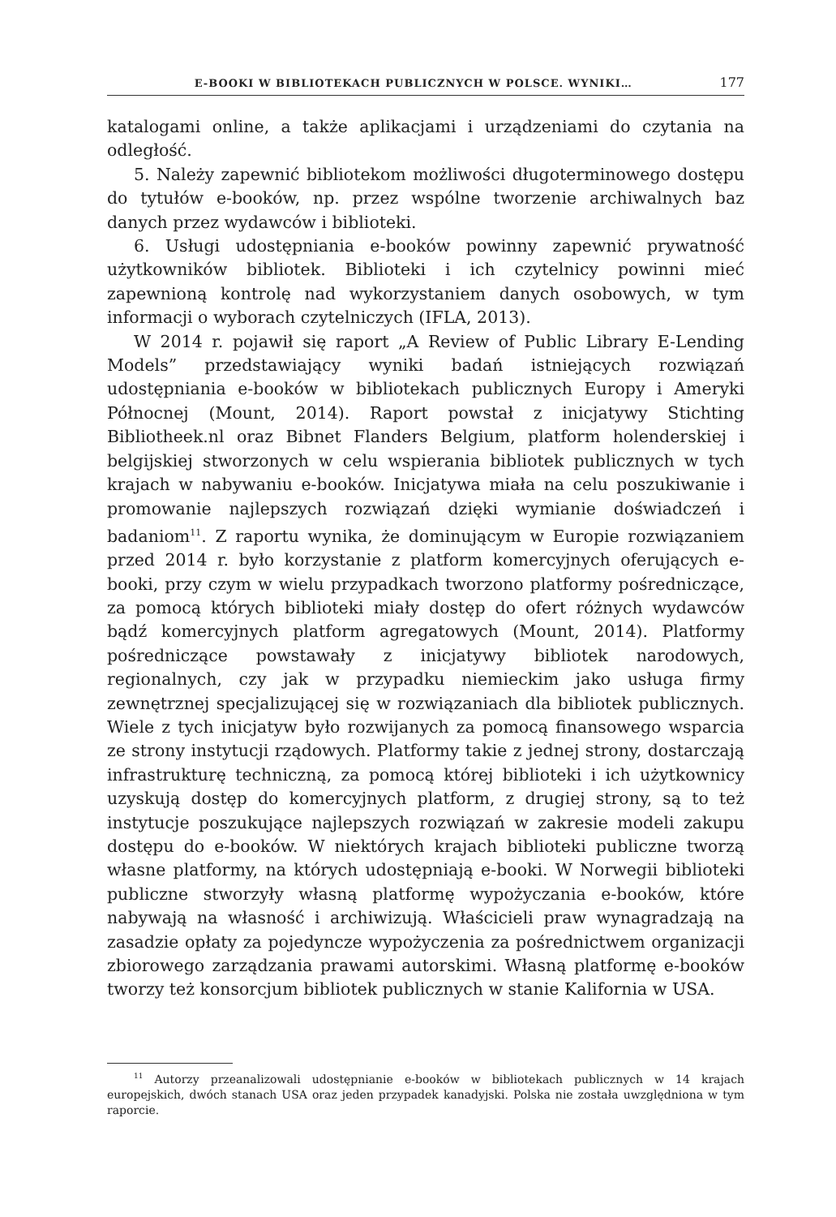E-BOOKI W BIBLIOTEKACH PUBLICZNYCH W POLSCE. WYNIKI… 177
katalogami online, a także aplikacjami i urządzeniami do czytania na odległość.
5. Należy zapewnić bibliotekom możliwości długoterminowego dostępu do tytułów e-booków, np. przez wspólne tworzenie archiwalnych baz danych przez wydawców i biblioteki.
6. Usługi udostępniania e-booków powinny zapewnić prywatność użytkowników bibliotek. Biblioteki i ich czytelnicy powinni mieć zapewnioną kontrolę nad wykorzystaniem danych osobowych, w tym informacji o wyborach czytelniczych (IFLA, 2013).
W 2014 r. pojawił się raport „A Review of Public Library E-Lending Models” przedstawiający wyniki badań istniejących rozwiązań udostępniania e-booków w bibliotekach publicznych Europy i Ameryki Północnej (Mount, 2014). Raport powstał z inicjatywy Stichting Bibliotheek.nl oraz Bibnet Flanders Belgium, platform holenderskiej i belgijskiej stworzonych w celu wspierania bibliotek publicznych w tych krajach w nabywaniu e-booków. Inicjatywa miała na celu poszukiwanie i promowanie najlepszych rozwiązań dzięki wymianie doświadczeń i badaniom<sup>11</sup>. Z raportu wynika, że dominującym w Europie rozwiązaniem przed 2014 r. było korzystanie z platform komercyjnych oferujących e-booki, przy czym w wielu przypadkach tworzono platformy pośredniczące, za pomocą których biblioteki miały dostęp do ofert różnych wydawców bądź komercyjnych platform agregatowych (Mount, 2014). Platformy pośredniczące powstawały z inicjatywy bibliotek narodowych, regionalnych, czy jak w przypadku niemieckim jako usługa firmy zewnętrznej specjalizującej się w rozwiązaniach dla bibliotek publicznych. Wiele z tych inicjatyw było rozwijanych za pomocą finansowego wsparcia ze strony instytucji rządowych. Platformy takie z jednej strony, dostarczają infrastrukturę techniczną, za pomocą której biblioteki i ich użytkownicy uzyskują dostęp do komercyjnych platform, z drugiej strony, są to też instytucje poszukujące najlepszych rozwiązań w zakresie modeli zakupu dostępu do e-booków. W niektórych krajach biblioteki publiczne tworzą własne platformy, na których udostępniają e-booki. W Norwegii biblioteki publiczne stworzyły własną platformę wypożyczania e-booków, które nabywają na własność i archiwizują. Właścicieli praw wynagradzają na zasadzie opłaty za pojedyncze wypożyczenia za pośrednictwem organizacji zbiorowego zarządzania prawami autorskimi. Własną platformę e-booków tworzy też konsorcjum bibliotek publicznych w stanie Kalifornia w USA.
<sup>11</sup> Autorzy przeanalizowali udostępnianie e-booków w bibliotekach publicznych w 14 krajach europejskich, dwóch stanach USA oraz jeden przypadek kanadyjski. Polska nie została uwzględniona w tym raporcie.